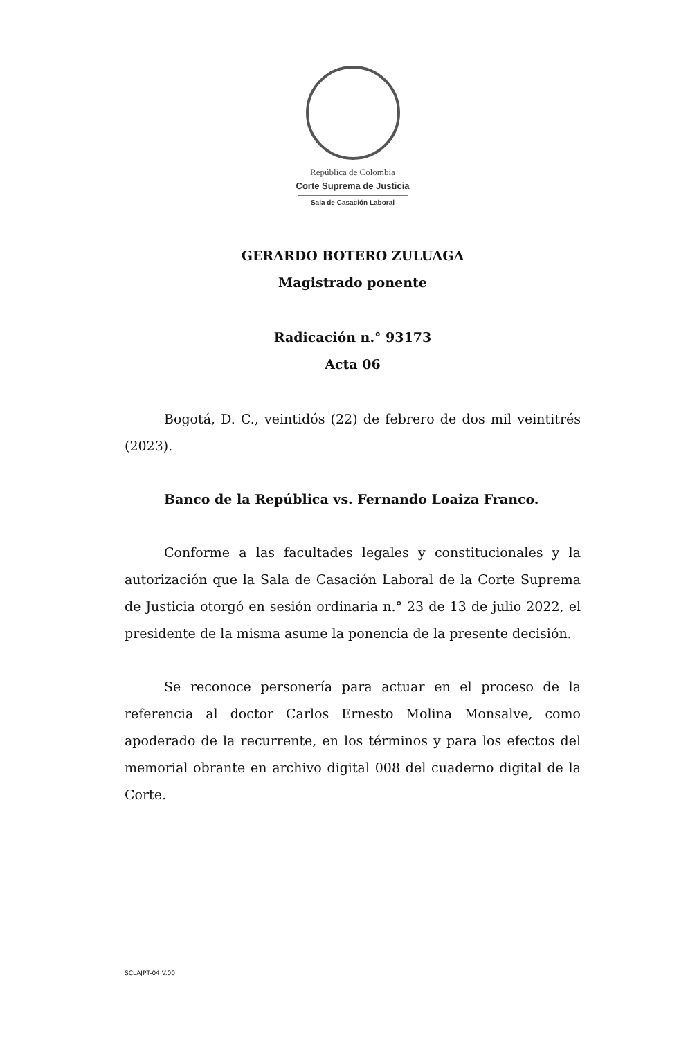República de Colombia
Corte Suprema de Justicia
Sala de Casación Laboral
GERARDO BOTERO ZULUAGA
Magistrado ponente
Radicación n.° 93173
Acta 06
Bogotá, D. C., veintidós (22) de febrero de dos mil veintitrés (2023).
Banco de la República vs. Fernando Loaiza Franco.
Conforme a las facultades legales y constitucionales y la autorización que la Sala de Casación Laboral de la Corte Suprema de Justicia otorgó en sesión ordinaria n.° 23 de 13 de julio 2022, el presidente de la misma asume la ponencia de la presente decisión.
Se reconoce personería para actuar en el proceso de la referencia al doctor Carlos Ernesto Molina Monsalve, como apoderado de la recurrente, en los términos y para los efectos del memorial obrante en archivo digital 008 del cuaderno digital de la Corte.
SCLAJPT-04 V.00